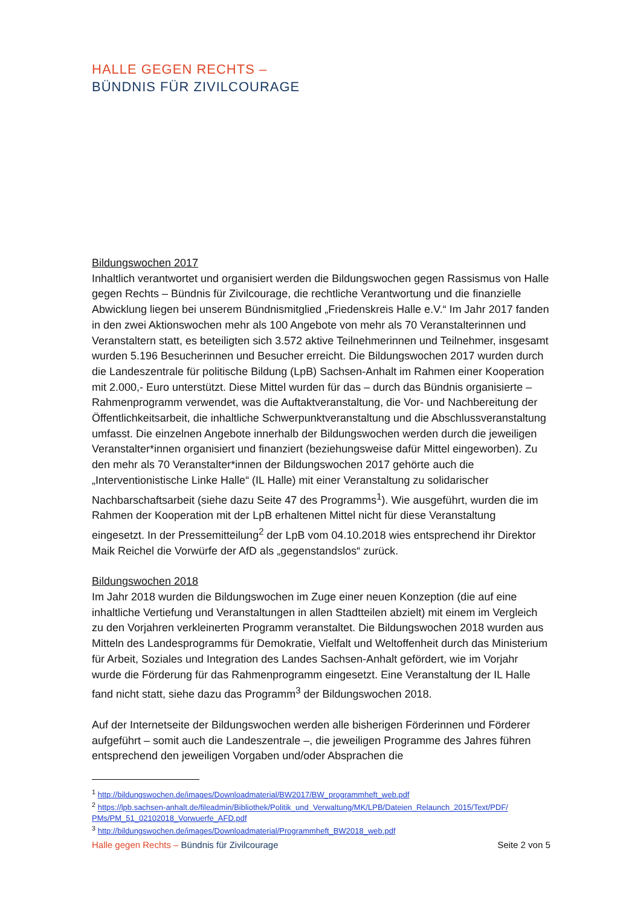HALLE GEGEN RECHTS –
BÜNDNIS FÜR ZIVILCOURAGE
Bildungswochen 2017
Inhaltlich verantwortet und organisiert werden die Bildungswochen gegen Rassismus von Halle gegen Rechts – Bündnis für Zivilcourage, die rechtliche Verantwortung und die finanzielle Abwicklung liegen bei unserem Bündnismitglied „Friedenskreis Halle e.V.“ Im Jahr 2017 fanden in den zwei Aktionswochen mehr als 100 Angebote von mehr als 70 Veranstalterinnen und Veranstaltern statt, es beteiligten sich 3.572 aktive Teilnehmerinnen und Teilnehmer, insgesamt wurden 5.196 Besucherinnen und Besucher erreicht. Die Bildungswochen 2017 wurden durch die Landeszentrale für politische Bildung (LpB) Sachsen-Anhalt im Rahmen einer Kooperation mit 2.000,- Euro unterstützt. Diese Mittel wurden für das – durch das Bündnis organisierte – Rahmenprogramm verwendet, was die Auftaktveranstaltung, die Vor- und Nachbereitung der Öffentlichkeitsarbeit, die inhaltliche Schwerpunktveranstaltung und die Abschlussveranstaltung umfasst. Die einzelnen Angebote innerhalb der Bildungswochen werden durch die jeweiligen Veranstalter*innen organisiert und finanziert (beziehungsweise dafür Mittel eingeworben). Zu den mehr als 70 Veranstalter*innen der Bildungswochen 2017 gehörte auch die „Interventionistische Linke Halle“ (IL Halle) mit einer Veranstaltung zu solidarischer Nachbarschaftsarbeit (siehe dazu Seite 47 des Programms<sup>1</sup>). Wie ausgeführt, wurden die im Rahmen der Kooperation mit der LpB erhaltenen Mittel nicht für diese Veranstaltung eingesetzt. In der Pressemitteilung<sup>2</sup> der LpB vom 04.10.2018 wies entsprechend ihr Direktor Maik Reichel die Vorwürfe der AfD als „gegenstandslos“ zurück.
Bildungswochen 2018
Im Jahr 2018 wurden die Bildungswochen im Zuge einer neuen Konzeption (die auf eine inhaltliche Vertiefung und Veranstaltungen in allen Stadtteilen abzielt) mit einem im Vergleich zu den Vorjahren verkleinerten Programm veranstaltet. Die Bildungswochen 2018 wurden aus Mitteln des Landesprogramms für Demokratie, Vielfalt und Weltoffenheit durch das Ministerium für Arbeit, Soziales und Integration des Landes Sachsen-Anhalt gefördert, wie im Vorjahr wurde die Förderung für das Rahmenprogramm eingesetzt. Eine Veranstaltung der IL Halle fand nicht statt, siehe dazu das Programm<sup>3</sup> der Bildungswochen 2018.
Auf der Internetseite der Bildungswochen werden alle bisherigen Förderinnen und Förderer aufgeführt – somit auch die Landeszentrale –, die jeweiligen Programme des Jahres führen entsprechend den jeweiligen Vorgaben und/oder Absprachen die
<sup>1</sup> http://bildungswochen.de/images/Downloadmaterial/BW2017/BW_programmheft_web.pdf
<sup>2</sup> https://lpb.sachsen-anhalt.de/fileadmin/Bibliothek/Politik_und_Verwaltung/MK/LPB/Dateien_Relaunch_2015/Text/PDF/ PMs/PM_51_02102018_Vorwuerfe_AFD.pdf
<sup>3</sup> http://bildungswochen.de/images/Downloadmaterial/Programmheft_BW2018_web.pdf
Halle gegen Rechts – Bündnis für Zivilcourage Seite 2 von 5